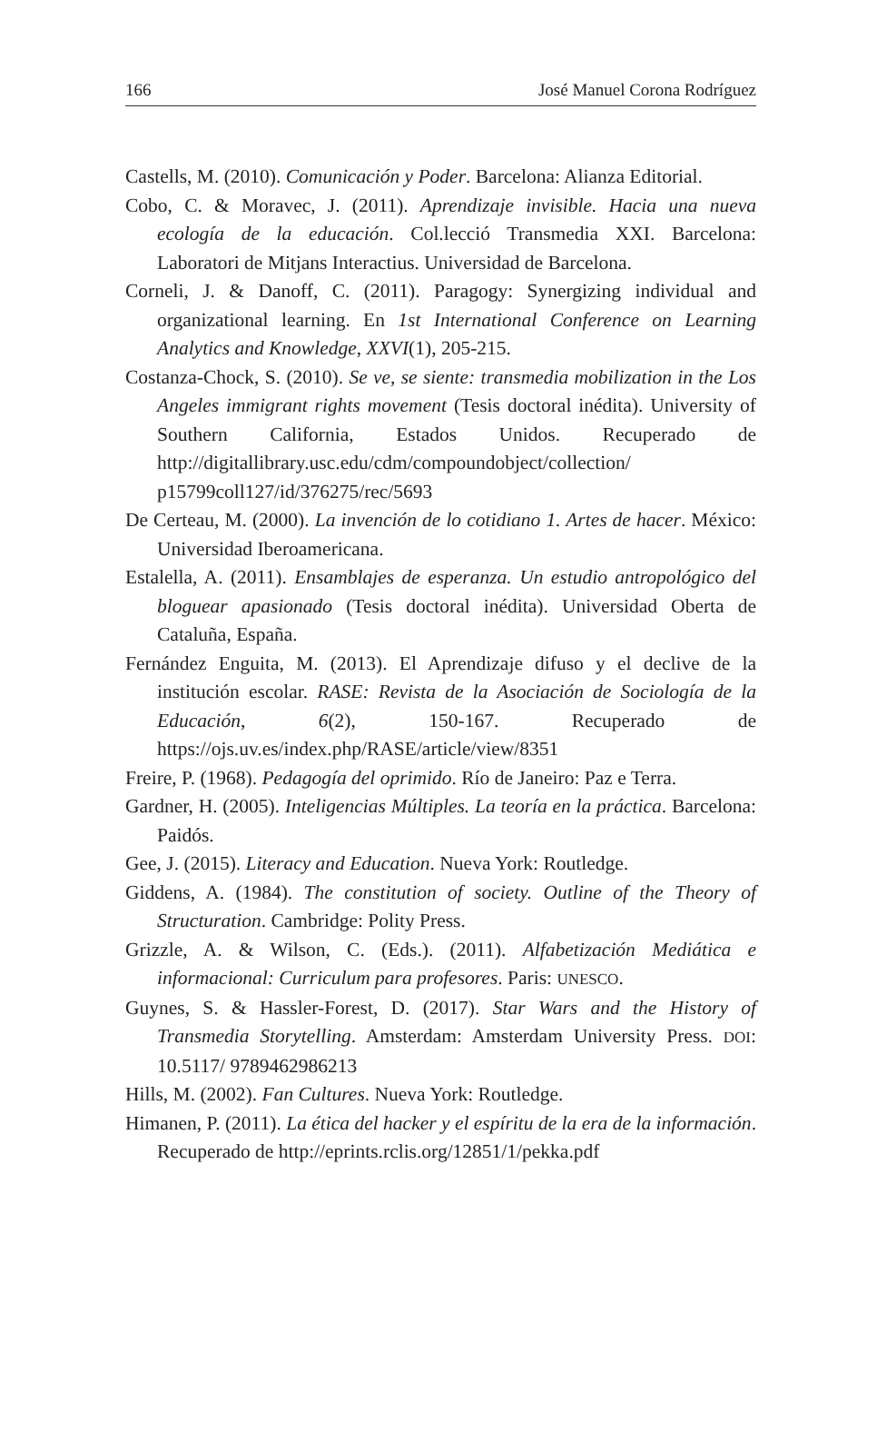166 José Manuel Corona Rodríguez
Castells, M. (2010). Comunicación y Poder. Barcelona: Alianza Editorial.
Cobo, C. & Moravec, J. (2011). Aprendizaje invisible. Hacia una nueva ecología de la educación. Col.lecció Transmedia XXI. Barcelona: Laboratori de Mitjans Interactius. Universidad de Barcelona.
Corneli, J. & Danoff, C. (2011). Paragogy: Synergizing individual and organizational learning. En 1st International Conference on Learning Analytics and Knowledge, XXVI(1), 205-215.
Costanza-Chock, S. (2010). Se ve, se siente: transmedia mobilization in the Los Angeles immigrant rights movement (Tesis doctoral inédita). University of Southern California, Estados Unidos. Recuperado de http://digitallibrary.usc.edu/cdm/compoundobject/collection/ p15799coll127/id/376275/rec/5693
De Certeau, M. (2000). La invención de lo cotidiano 1. Artes de hacer. México: Universidad Iberoamericana.
Estalella, A. (2011). Ensamblajes de esperanza. Un estudio antropológico del bloguear apasionado (Tesis doctoral inédita). Universidad Oberta de Cataluña, España.
Fernández Enguita, M. (2013). El Aprendizaje difuso y el declive de la institución escolar. RASE: Revista de la Asociación de Sociología de la Educación, 6(2), 150-167. Recuperado de https://ojs.uv.es/index.php/RASE/article/view/8351
Freire, P. (1968). Pedagogía del oprimido. Río de Janeiro: Paz e Terra.
Gardner, H. (2005). Inteligencias Múltiples. La teoría en la práctica. Barcelona: Paidós.
Gee, J. (2015). Literacy and Education. Nueva York: Routledge.
Giddens, A. (1984). The constitution of society. Outline of the Theory of Structuration. Cambridge: Polity Press.
Grizzle, A. & Wilson, C. (Eds.). (2011). Alfabetización Mediática e informacional: Curriculum para profesores. Paris: UNESCO.
Guynes, S. & Hassler-Forest, D. (2017). Star Wars and the History of Transmedia Storytelling. Amsterdam: Amsterdam University Press. DOI: 10.5117/ 9789462986213
Hills, M. (2002). Fan Cultures. Nueva York: Routledge.
Himanen, P. (2011). La ética del hacker y el espíritu de la era de la información. Recuperado de http://eprints.rclis.org/12851/1/pekka.pdf